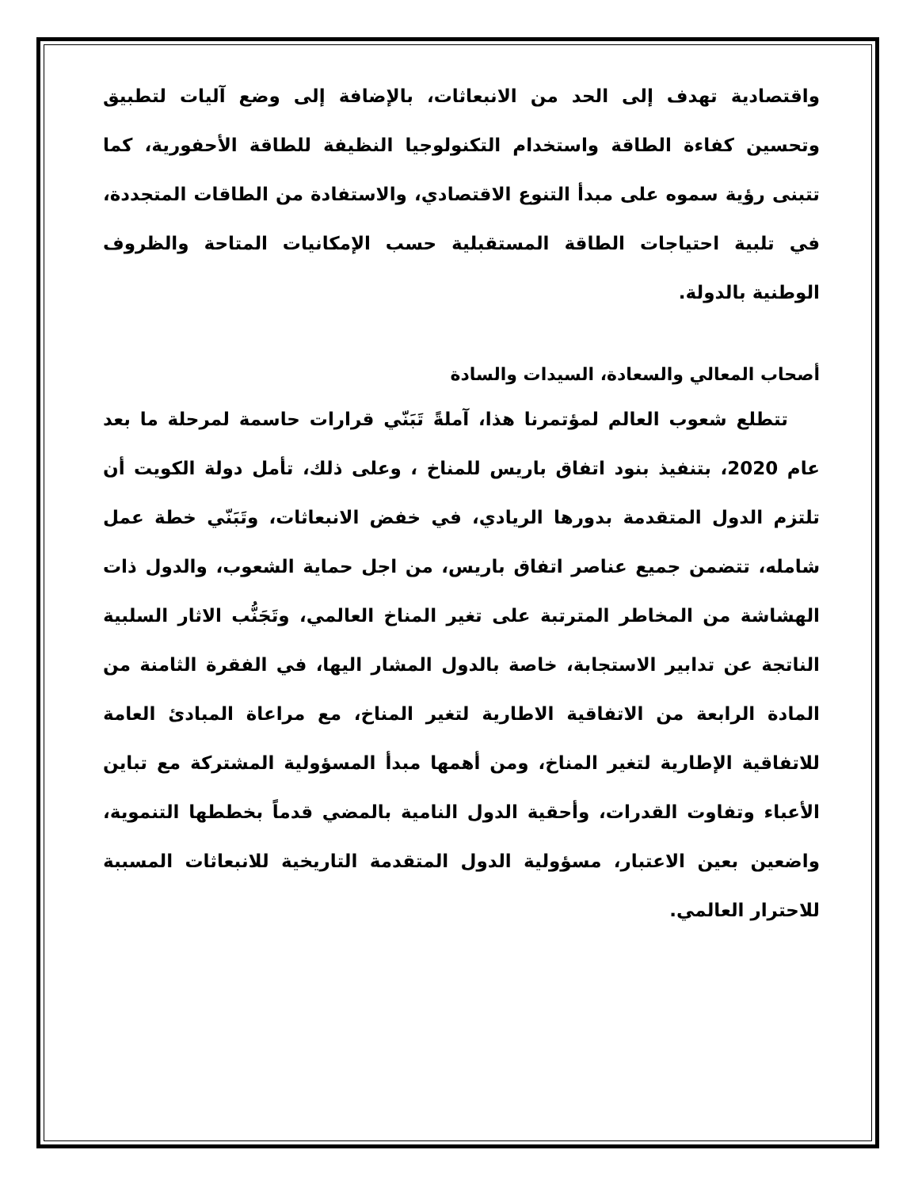واقتصادية تهدف إلى الحد من الانبعاثات، بالإضافة إلى وضع آليات لتطبيق وتحسين كفاءة الطاقة واستخدام التكنولوجيا النظيفة للطاقة الأحفورية، كما تتبنى رؤية سموه على مبدأ التنوع الاقتصادي، والاستفادة من الطاقات المتجددة، في تلبية احتياجات الطاقة المستقبلية حسب الإمكانيات المتاحة والظروف الوطنية بالدولة.
أصحاب المعالي والسعادة، السيدات والسادة
تتطلع شعوب العالم لمؤتمرنا هذا، آملةً تَبَنّي قرارات حاسمة لمرحلة ما بعد عام 2020، بتنفيذ بنود اتفاق باريس للمناخ ، وعلى ذلك، تأمل دولة الكويت أن تلتزم الدول المتقدمة بدورها الريادي، في خفض الانبعاثات، وتَبَنّي خطة عمل شامله، تتضمن جميع عناصر اتفاق باريس، من اجل حماية الشعوب، والدول ذات الهشاشة من المخاطر المترتبة على تغير المناخ العالمي، وتَجَنُّب الاثار السلبية الناتجة عن تدابير الاستجابة، خاصة بالدول المشار اليها، في الفقرة الثامنة من المادة الرابعة من الاتفاقية الاطارية لتغير المناخ، مع مراعاة المبادئ العامة للاتفاقية الإطارية لتغير المناخ، ومن أهمها مبدأ المسؤولية المشتركة مع تباين الأعباء وتفاوت القدرات، وأحقية الدول النامية بالمضي قدماً بخططها التنموية، واضعين بعين الاعتبار، مسؤولية الدول المتقدمة التاريخية للانبعاثات المسببة للاحترار العالمي.